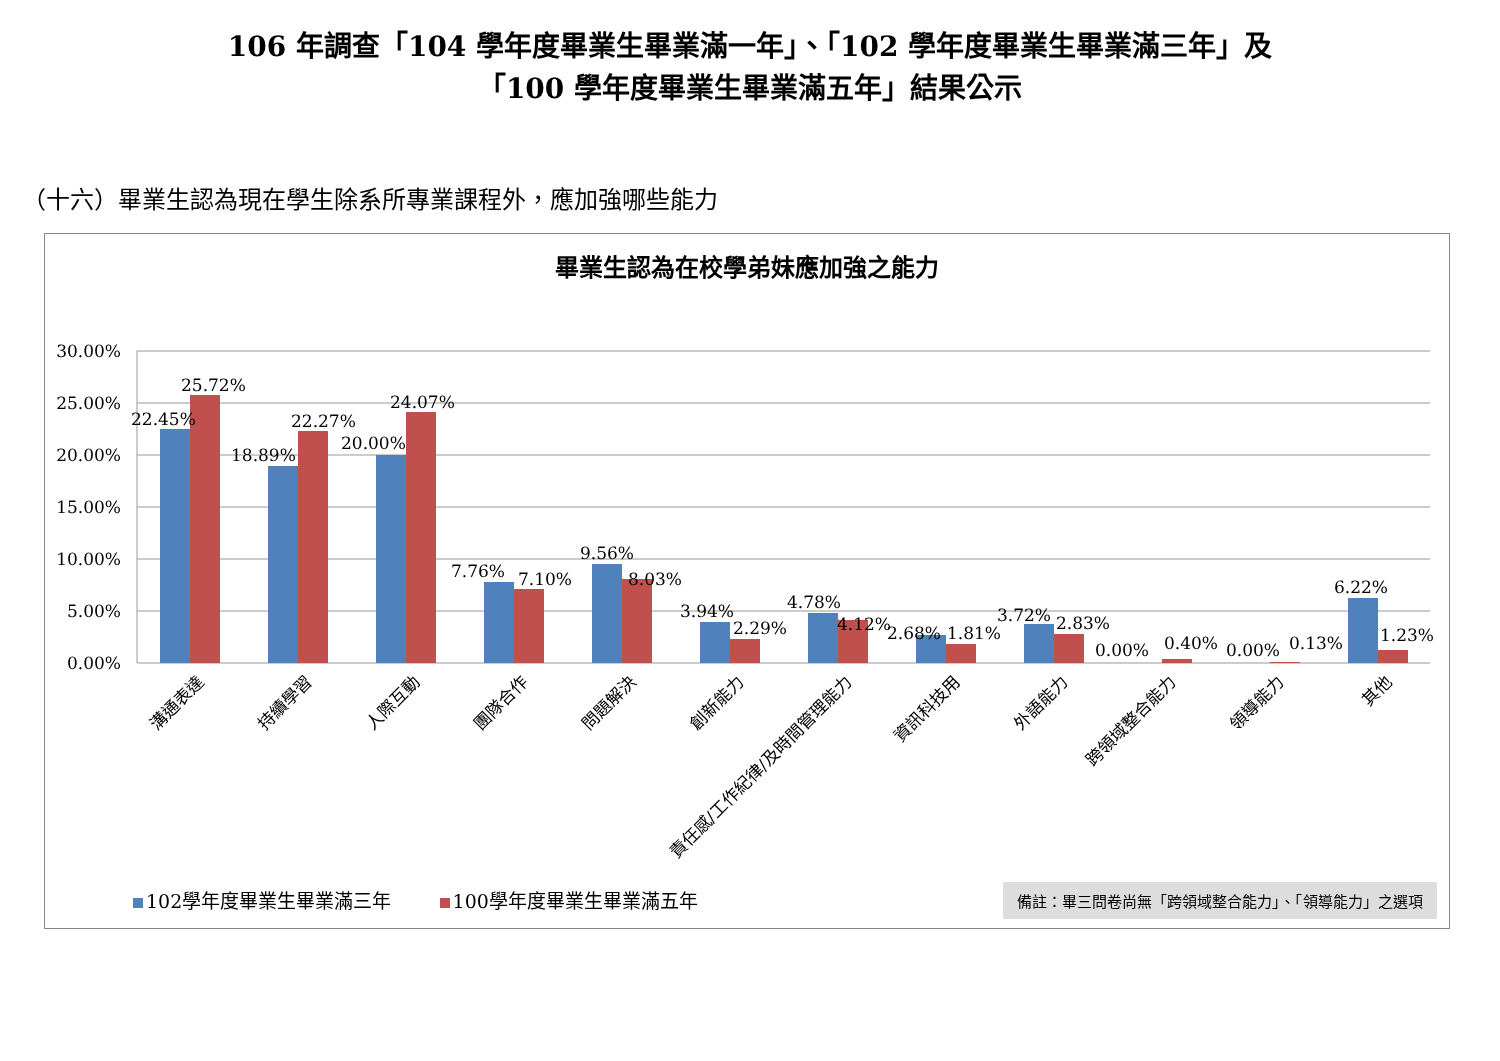106 年調查「104 學年度畢業生畢業滿一年」、「102 學年度畢業生畢業滿三年」及
「100 學年度畢業生畢業滿五年」結果公示
（十六）畢業生認為現在學生除系所專業課程外，應加強哪些能力
畢業生認為在校學弟妹應加強之能力
30.00%
25.00%
20.00%
15.00%
10.00%
5.00%
0.00%
22.45%
25.72%
18.89%
22.27%
20.00%
24.07%
7.76%
7.10%
9.56%
8.03%
3.94%
2.29%
4.78%
4.12%
2.68%
1.81%
3.72%
2.83%
0.00%
0.40%
0.00%
0.13%
6.22%
1.23%
溝通表達
持續學習
人際互動
團隊合作
問題解決
創新能力
責任感/工作紀律/及時間管理能力
資訊科技用
外語能力
跨領域整合能力
領導能力
其他
102學年度畢業生畢業滿三年 100學年度畢業生畢業滿五年
備註：畢三問卷尚無「跨領域整合能力」、「領導能力」之選項